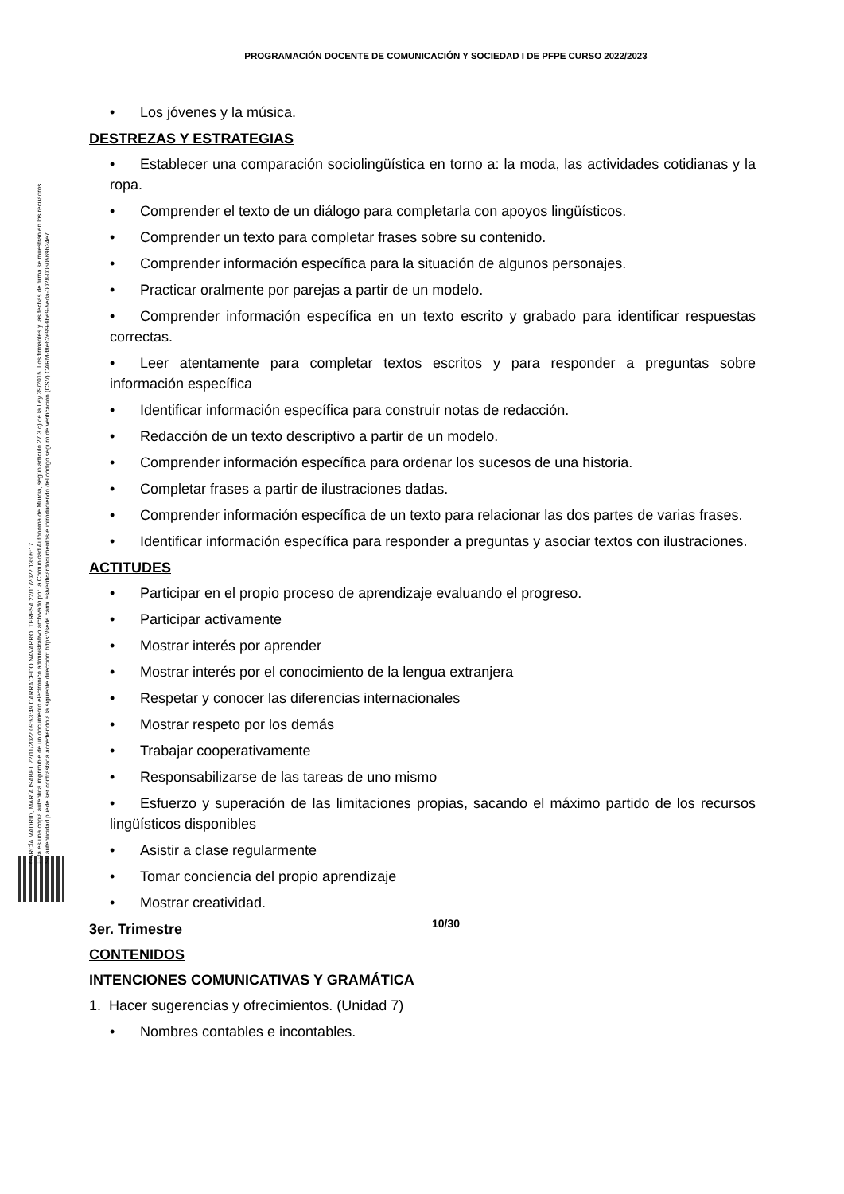PROGRAMACIÓN DOCENTE DE COMUNICACIÓN Y SOCIEDAD I DE PFPE CURSO 2022/2023
GARCÍA MADRID, MARÍA ISABEL 22/11/2022 09:53:49 CARRACEDO NAVARRO, TERESA 22/11/2022 13:05:17
Esta es una copia auténtica imprimible de un documento electrónico administrativo archivado por la Comunidad Autónoma de Murcia, según artículo 27.3.c) de la Ley 39/2015. Los firmantes y las fechas de firma se muestran en los recuadros.
Su autenticidad puede ser contrastada accediendo a la siguiente dirección: https://sede.carm.es/verificardocumentos e introduciendo del código seguro de verificación (CSV) CARM-f8e62e99-6be9-5eda-0028-0050569b34e7
• Los jóvenes y la música.
DESTREZAS Y ESTRATEGIAS
• Establecer una comparación sociolingüística en torno a: la moda, las actividades cotidianas y la ropa.
• Comprender el texto de un diálogo para completarla con apoyos lingüísticos.
• Comprender un texto para completar frases sobre su contenido.
• Comprender información específica para la situación de algunos personajes.
• Practicar oralmente por parejas a partir de un modelo.
• Comprender información específica en un texto escrito y grabado para identificar respuestas correctas.
• Leer atentamente para completar textos escritos y para responder a preguntas sobre información específica
• Identificar información específica para construir notas de redacción.
• Redacción de un texto descriptivo a partir de un modelo.
• Comprender información específica para ordenar los sucesos de una historia.
• Completar frases a partir de ilustraciones dadas.
• Comprender información específica de un texto para relacionar las dos partes de varias frases.
• Identificar información específica para responder a preguntas y asociar textos con ilustraciones.
ACTITUDES
• Participar en el propio proceso de aprendizaje evaluando el progreso.
• Participar activamente
• Mostrar interés por aprender
• Mostrar interés por el conocimiento de la lengua extranjera
• Respetar y conocer las diferencias internacionales
• Mostrar respeto por los demás
• Trabajar cooperativamente
• Responsabilizarse de las tareas de uno mismo
• Esfuerzo y superación de las limitaciones propias, sacando el máximo partido de los recursos lingüísticos disponibles
• Asistir a clase regularmente
• Tomar conciencia del propio aprendizaje
• Mostrar creatividad.
3er. Trimestre
CONTENIDOS
INTENCIONES COMUNICATIVAS Y GRAMÁTICA
1. Hacer sugerencias y ofrecimientos. (Unidad 7)
• Nombres contables e incontables.
10/30